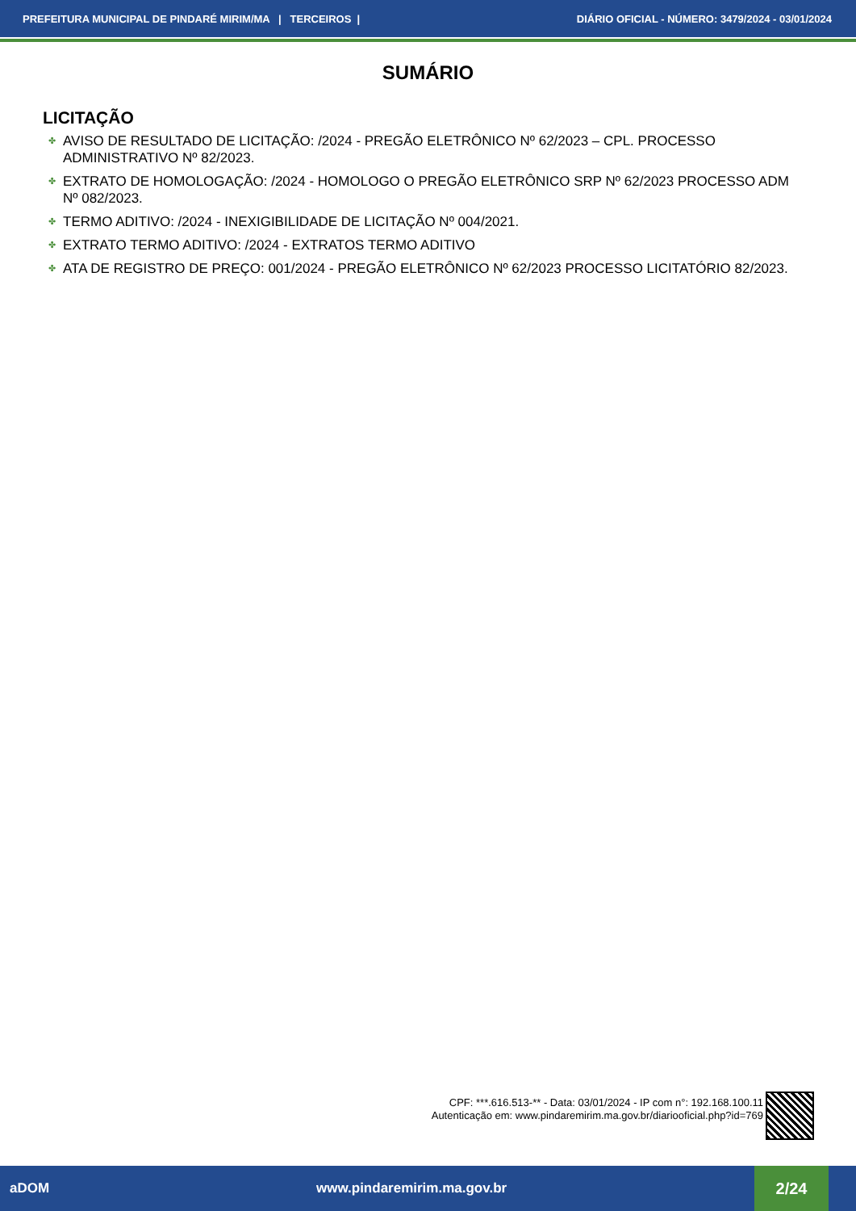PREFEITURA MUNICIPAL DE PINDARÉ MIRIM/MA | TERCEIROS |
DIÁRIO OFICIAL - NÚMERO: 3479/2024 - 03/01/2024
SUMÁRIO
LICITAÇÃO
✤ AVISO DE RESULTADO DE LICITAÇÃO: /2024 - PREGÃO ELETRÔNICO Nº 62/2023 – CPL. PROCESSO ADMINISTRATIVO Nº 82/2023.
✤ EXTRATO DE HOMOLOGAÇÃO: /2024 - HOMOLOGO O PREGÃO ELETRÔNICO SRP Nº 62/2023 PROCESSO ADM Nº 082/2023.
✤ TERMO ADITIVO: /2024 - INEXIGIBILIDADE DE LICITAÇÃO Nº 004/2021.
✤ EXTRATO TERMO ADITIVO: /2024 - EXTRATOS TERMO ADITIVO
✤ ATA DE REGISTRO DE PREÇO: 001/2024 - PREGÃO ELETRÔNICO Nº 62/2023 PROCESSO LICITATÓRIO 82/2023.
CPF: ***.616.513-** - Data: 03/01/2024 - IP com n°: 192.168.100.11
Autenticação em: www.pindaremirim.ma.gov.br/diariooficial.php?id=769
aDOM www.pindaremirim.ma.gov.br
2/24